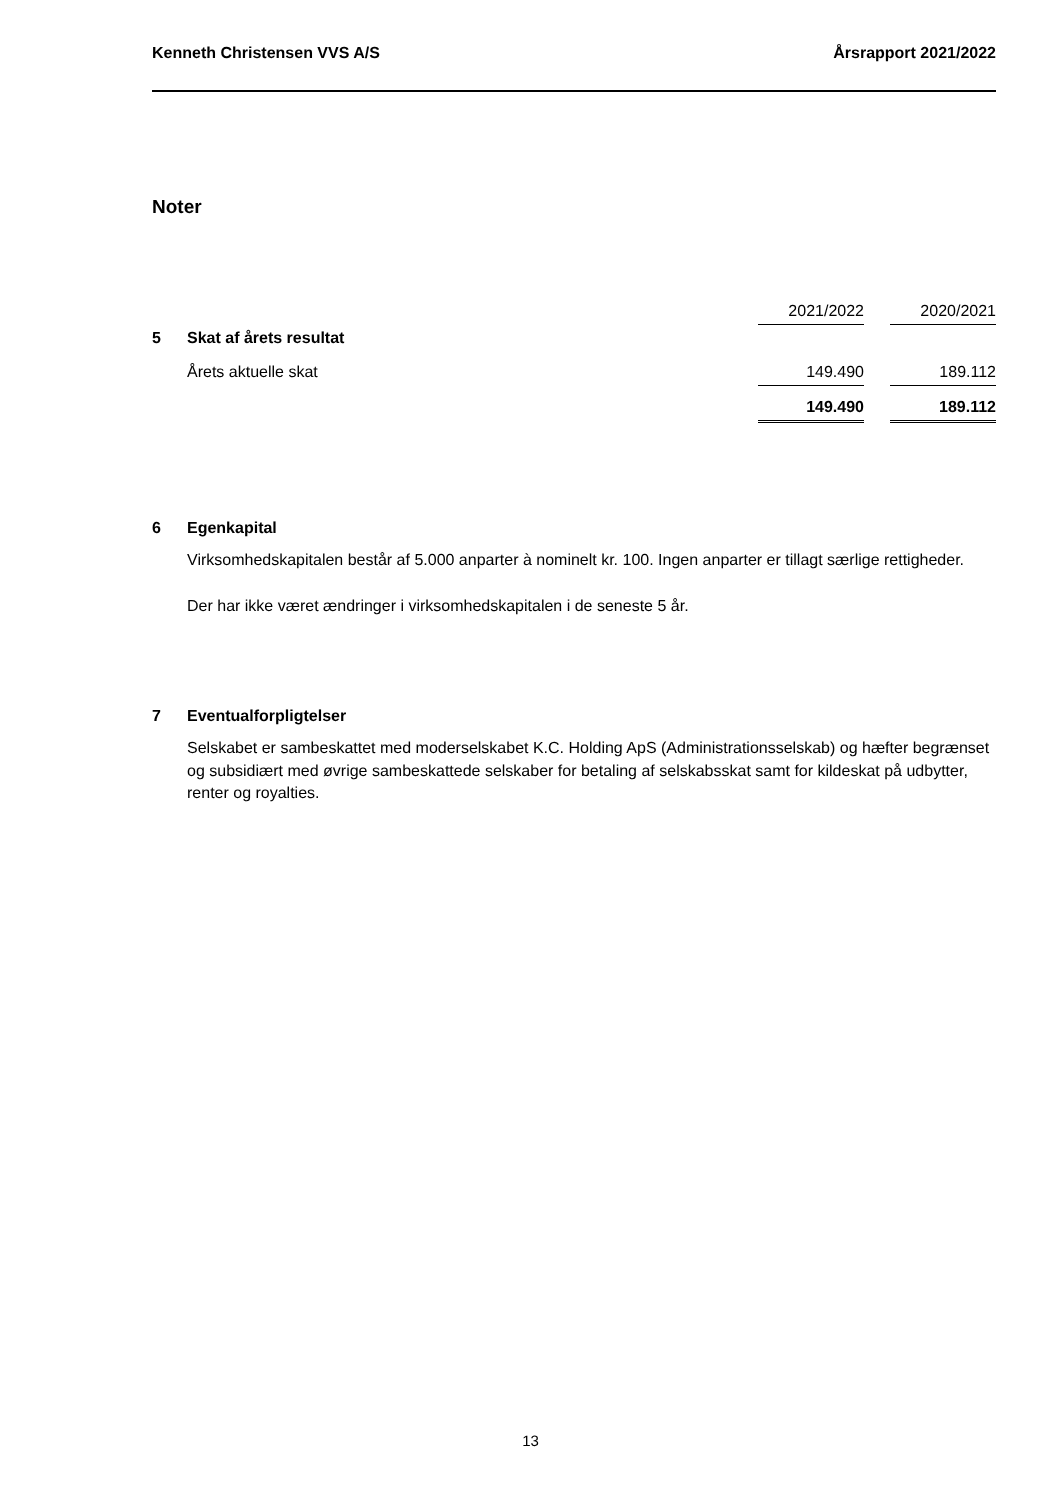Kenneth Christensen VVS A/S Årsrapport 2021/2022
Noter
| | | 2021/2022 | | 2020/2021 |
| 5 | Skat af årets resultat | | | |
| | Årets aktuelle skat | 149.490 | | 189.112 |
| | | 149.490 | | 189.112 |
6 Egenkapital
Virksomhedskapitalen består af 5.000 anparter à nominelt kr. 100. Ingen anparter er tillagt særlige rettigheder.
Der har ikke været ændringer i virksomhedskapitalen i de seneste 5 år.
7 Eventualforpligtelser
Selskabet er sambeskattet med moderselskabet K.C. Holding ApS (Administrationsselskab) og hæfter begrænset og subsidiært med øvrige sambeskattede selskaber for betaling af selskabsskat samt for kildeskat på udbytter, renter og royalties.
13